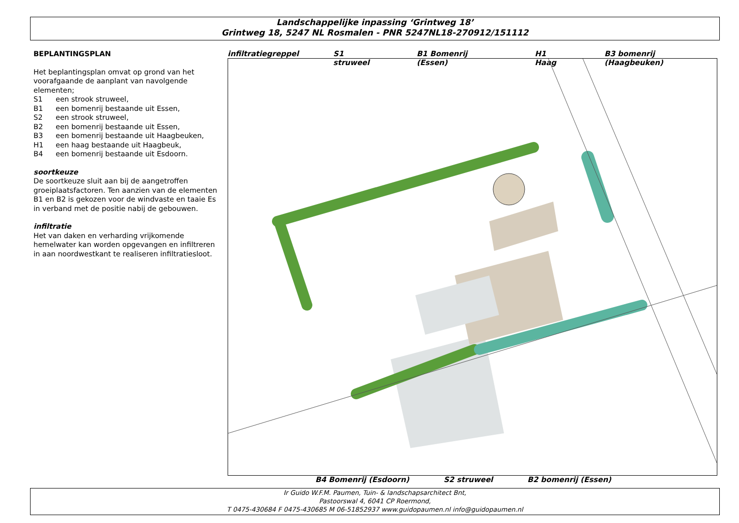Landschappelijke inpassing ‘Grintweg 18’
Grintweg 18, 5247 NL Rosmalen - PNR 5247NL18-270912/151112
BEPLANTINGSPLAN
Het beplantingsplan omvat op grond van het voorafgaande de aanplant van navolgende elementen;
S1 een strook struweel,
B1 een bomenrij bestaande uit Essen,
S2 een strook struweel,
B2 een bomenrij bestaande uit Essen,
B3 een bomenrij bestaande uit Haagbeuken,
H1 een haag bestaande uit Haagbeuk,
B4 een bomenrij bestaande uit Esdoorn.
soortkeuze
De soortkeuze sluit aan bij de aangetroffen groeiplaatsfactoren. Ten aanzien van de elementen B1 en B2 is gekozen voor de windvaste en taaie Es in verband met de positie nabij de gebouwen.
infiltratie
Het van daken en verharding vrijkomende hemelwater kan worden opgevangen en infiltreren in aan noordwestkant te realiseren infiltratiesloot.
infiltratiegreppel S1 struweel B1 Bomenrij (Essen) H1 Haag B3 bomenrij (Haagbeuken)
B4 Bomenrij (Esdoorn) S2 struweel B2 bomenrij (Essen)
Ir Guido W.F.M. Paumen, Tuin- & landschapsarchitect Bnt,
Pastoorswal 4, 6041 CP Roermond,
T 0475-430684 F 0475-430685 M 06-51852937 www.guidopaumen.nl info@guidopaumen.nl